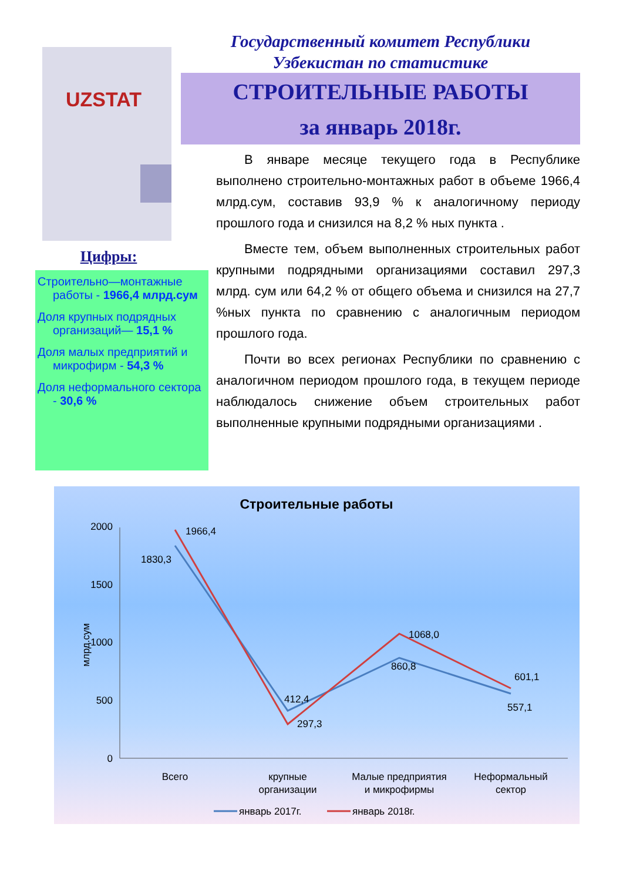UZSTAT
Цифры:
Строительно—монтажные работы - 1966,4 млрд.сум
Доля крупных подрядных организаций— 15,1 %
Доля малых предприятий и микрофирм - 54,3 %
Доля неформального сектора - 30,6 %
Государственный комитет Республики
Узбекистан по статистике
СТРОИТЕЛЬНЫЕ РАБОТЫ
за январь 2018г.
В январе месяце текущего года в Республике выполнено строительно-монтажных работ в объеме 1966,4 млрд.сум, составив 93,9 % к аналогичному периоду прошлого года и снизился на 8,2 % ных пункта .
Вместе тем, объем выполненных строительных работ крупными подрядными организациями составил 297,3 млрд. сум или 64,2 % от общего объема и снизился на 27,7 %ных пункта по сравнению с аналогичным периодом прошлого года.
Почти во всех регионах Республики по сравнению с аналогичном периодом прошлого года, в текущем периоде наблюдалось снижение объем строительных работ выполненные крупными подрядными организациями .
Строительные работы
2000
1500
1000
500
0
млрд.сум
1966,4
1830,3
412,4
297,3
1068,0
860,8
601,1
557,1
Всего
крупные
организации
Малые предприятия
и микрофирмы
Неформальный
сектор
январь 2017г.
январь 2018г.